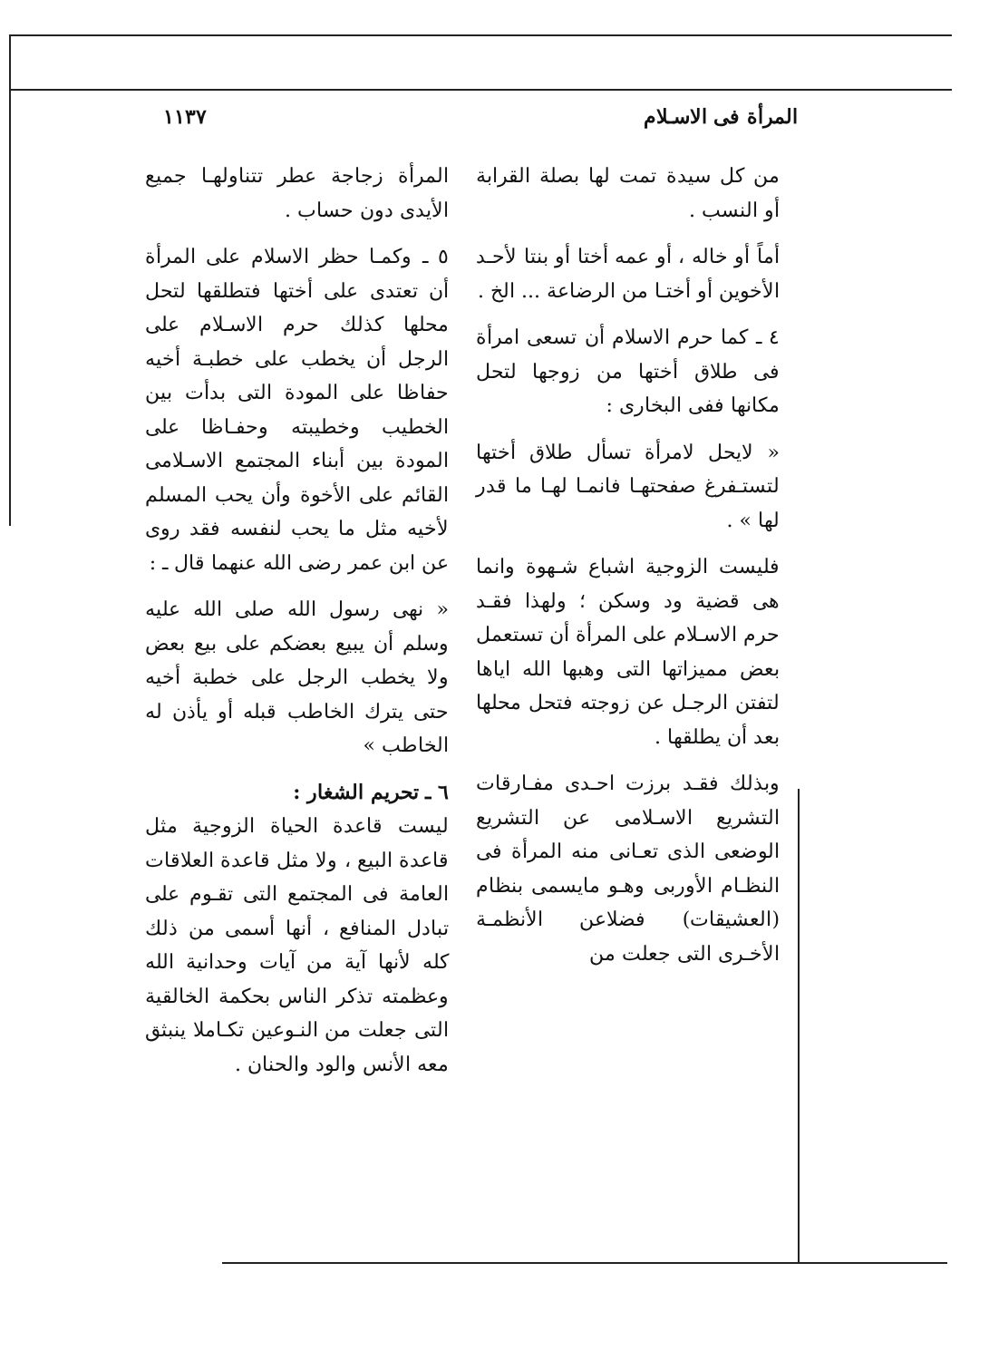المرأة فى الاسـلام ١١٣٧
من كل سيدة تمت لها بصلة القرابة أو النسب .
أماً أو خاله ، أو عمه أختا أو بنتا لأحـد الأخوين أو أختـا من الرضاعة ... الخ .
٤ ـ كما حرم الاسلام أن تسعى امرأة فى طلاق أختها من زوجها لتحل مكانها ففى البخارى :
« لايحل لامرأة تسأل طلاق أختها لتستـفرغ صفحتهـا فانمـا لهـا ما قدر لها » .
فليست الزوجية اشباع شـهوة وانما هى قضية ود وسكن ؛ ولهذا فقـد حرم الاسـلام على المرأة أن تستعمل بعض مميزاتها التى وهبها الله اياها لتفتن الرجـل عن زوجته فتحل محلها بعد أن يطلقها .
وبذلك فقـد برزت احـدى مفـارقات التشريع الاسـلامى عن التشريع الوضعى الذى تعـانى منه المرأة فى النظـام الأوربى وهـو مايسمى بنظام (العشيقات) فضلاعن الأنظمـة الأخـرى التى جعلت من
المرأة زجاجة عطر تتناولهـا جميع الأيدى دون حساب .
٥ ـ وكمـا حظر الاسلام على المرأة أن تعتدى على أختها فتطلقها لتحل محلها كذلك حرم الاسـلام على الرجل أن يخطب على خطبـة أخيه حفاظا على المودة التى بدأت بين الخطيب وخطيبته وحفـاظا على المودة بين أبناء المجتمع الاسـلامى القائم على الأخوة وأن يحب المسلم لأخيه مثل ما يحب لنفسه فقد روى عن ابن عمر رضى الله عنهما قال ـ :
« نهى رسول الله صلى الله عليه وسلم أن يبيع بعضكم على بيع بعض ولا يخطب الرجل على خطبة أخيه حتى يترك الخاطب قبله أو يأذن له الخاطب »
٦ ـ تحريم الشغار :
ليست قاعدة الحياة الزوجية مثل قاعدة البيع ، ولا مثل قاعدة العلاقات العامة فى المجتمع التى تقـوم على تبادل المنافع ، أنها أسمى من ذلك كله لأنها آية من آيات وحدانية الله وعظمته تذكر الناس بحكمة الخالقية التى جعلت من النـوعين تكـاملا ينبثق معه الأنس والود والحنان .